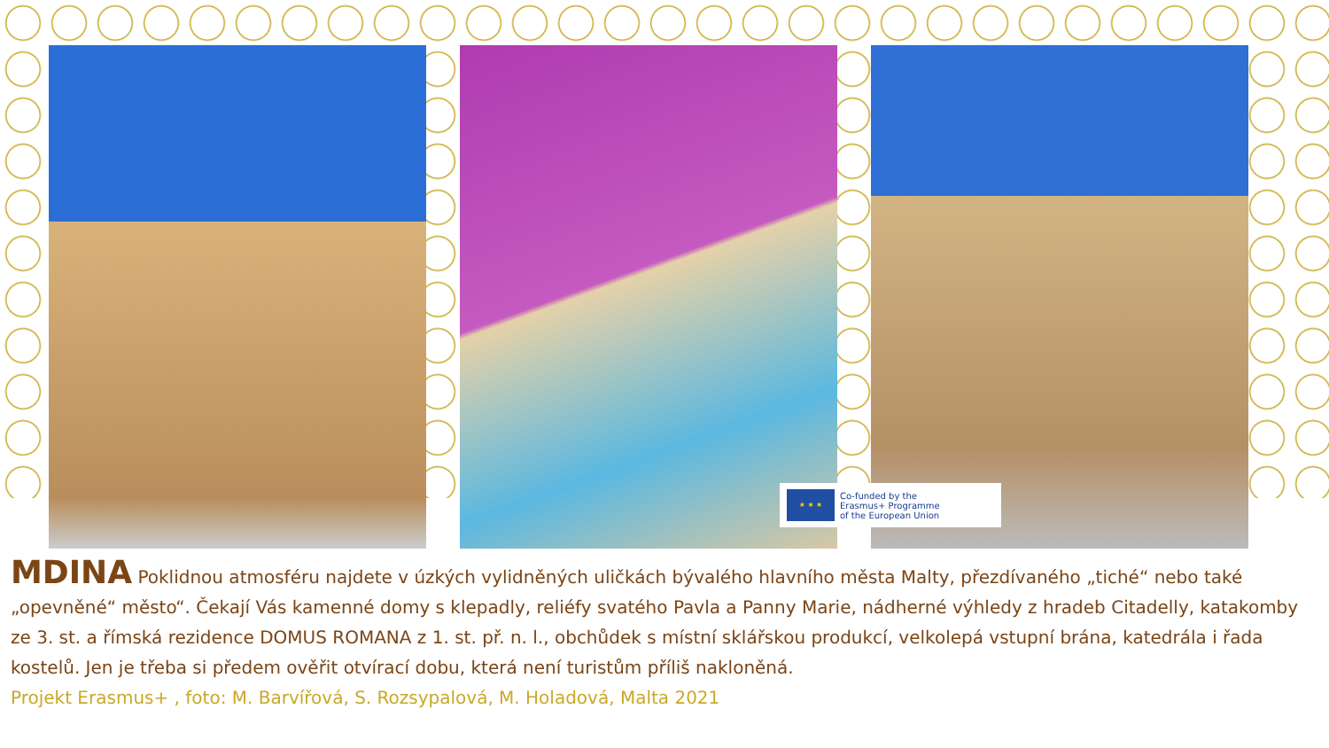★ ★ ★
Co-funded by the
Erasmus+ Programme
of the European Union
MDINA Poklidnou atmosféru najdete v úzkých vylidněných uličkách bývalého hlavního města Malty, přezdívaného „tiché“ nebo také „opevněné“ město“. Čekají Vás kamenné domy s klepadly, reliéfy svatého Pavla a Panny Marie, nádherné výhledy z hradeb Citadelly, katakomby ze 3. st. a římská rezidence DOMUS ROMANA z 1. st. př. n. l., obchůdek s místní sklářskou produkcí, velkolepá vstupní brána, katedrála i řada kostelů. Jen je třeba si předem ověřit otvírací dobu, která není turistům příliš nakloněná.
Projekt Erasmus+ , foto: M. Barvířová, S. Rozsypalová, M. Holadová, Malta 2021